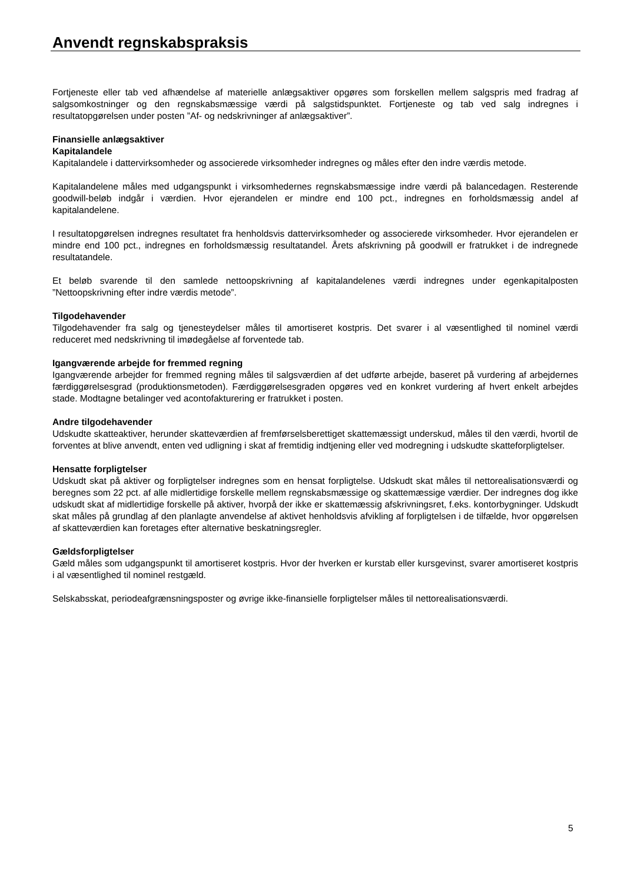Anvendt regnskabspraksis
Fortjeneste eller tab ved afhændelse af materielle anlægsaktiver opgøres som forskellen mellem salgspris med fradrag af salgsomkostninger og den regnskabsmæssige værdi på salgstidspunktet. Fortjeneste og tab ved salg indregnes i resultatopgørelsen under posten ”Af- og nedskrivninger af anlægsaktiver”.
Finansielle anlægsaktiver
Kapitalandele
Kapitalandele i dattervirksomheder og associerede virksomheder indregnes og måles efter den indre værdis metode.
Kapitalandelene måles med udgangspunkt i virksomhedernes regnskabsmæssige indre værdi på balancedagen. Resterende goodwill-beløb indgår i værdien. Hvor ejerandelen er mindre end 100 pct., indregnes en forholdsmæssig andel af kapitalandelene.
I resultatopgørelsen indregnes resultatet fra henholdsvis dattervirksomheder og associerede virksomheder. Hvor ejerandelen er mindre end 100 pct., indregnes en forholdsmæssig resultatandel. Årets afskrivning på goodwill er fratrukket i de indregnede resultatandele.
Et beløb svarende til den samlede nettoopskrivning af kapitalandelenes værdi indregnes under egenkapitalposten ”Nettoopskrivning efter indre værdis metode”.
Tilgodehavender
Tilgodehavender fra salg og tjenesteydelser måles til amortiseret kostpris. Det svarer i al væsentlighed til nominel værdi reduceret med nedskrivning til imødegåelse af forventede tab.
Igangværende arbejde for fremmed regning
Igangværende arbejder for fremmed regning måles til salgsværdien af det udførte arbejde, baseret på vurdering af arbejdernes færdiggørelsesgrad (produktionsmetoden). Færdiggørelsesgraden opgøres ved en konkret vurdering af hvert enkelt arbejdes stade. Modtagne betalinger ved acontofakturering er fratrukket i posten.
Andre tilgodehavender
Udskudte skatteaktiver, herunder skatteværdien af fremførselsberettiget skattemæssigt underskud, måles til den værdi, hvortil de forventes at blive anvendt, enten ved udligning i skat af fremtidig indtjening eller ved modregning i udskudte skatteforpligtelser.
Hensatte forpligtelser
Udskudt skat på aktiver og forpligtelser indregnes som en hensat forpligtelse. Udskudt skat måles til nettorealisationsværdi og beregnes som 22 pct. af alle midlertidige forskelle mellem regnskabsmæssige og skattemæssige værdier. Der indregnes dog ikke udskudt skat af midlertidige forskelle på aktiver, hvorpå der ikke er skattemæssig afskrivningsret, f.eks. kontorbygninger. Udskudt skat måles på grundlag af den planlagte anvendelse af aktivet henholdsvis afvikling af forpligtelsen i de tilfælde, hvor opgørelsen af skatteværdien kan foretages efter alternative beskatningsregler.
Gældsforpligtelser
Gæld måles som udgangspunkt til amortiseret kostpris. Hvor der hverken er kurstab eller kursgevinst, svarer amortiseret kostpris i al væsentlighed til nominel restgæld.
Selskabsskat, periodeafgrænsningsposter og øvrige ikke-finansielle forpligtelser måles til nettorealisationsværdi.
5